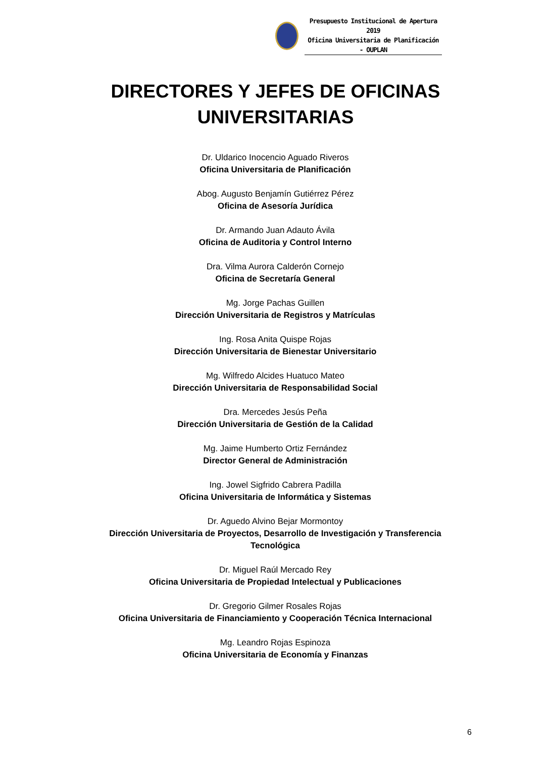Presupuesto Institucional de Apertura 2019
Oficina Universitaria de Planificación - OUPLAN
DIRECTORES Y JEFES DE OFICINAS
UNIVERSITARIAS
Dr. Uldarico Inocencio Aguado Riveros
Oficina Universitaria de Planificación
Abog. Augusto Benjamín Gutiérrez Pérez
Oficina de Asesoría Jurídica
Dr. Armando Juan Adauto Ávila
Oficina de Auditoria y Control Interno
Dra. Vilma Aurora Calderón Cornejo
Oficina de Secretaría General
Mg. Jorge Pachas Guillen
Dirección Universitaria de Registros y Matrículas
Ing. Rosa Anita Quispe Rojas
Dirección Universitaria de Bienestar Universitario
Mg. Wilfredo Alcides Huatuco Mateo
Dirección Universitaria de Responsabilidad Social
Dra. Mercedes Jesús Peña
Dirección Universitaria de Gestión de la Calidad
Mg. Jaime Humberto Ortiz Fernández
Director General de Administración
Ing. Jowel Sigfrido Cabrera Padilla
Oficina Universitaria de Informática y Sistemas
Dr. Aguedo Alvino Bejar Mormontoy
Dirección Universitaria de Proyectos, Desarrollo de Investigación y Transferencia Tecnológica
Dr. Miguel Raúl Mercado Rey
Oficina Universitaria de Propiedad Intelectual y Publicaciones
Dr. Gregorio Gilmer Rosales Rojas
Oficina Universitaria de Financiamiento y Cooperación Técnica Internacional
Mg. Leandro Rojas Espinoza
Oficina Universitaria de Economía y Finanzas
6